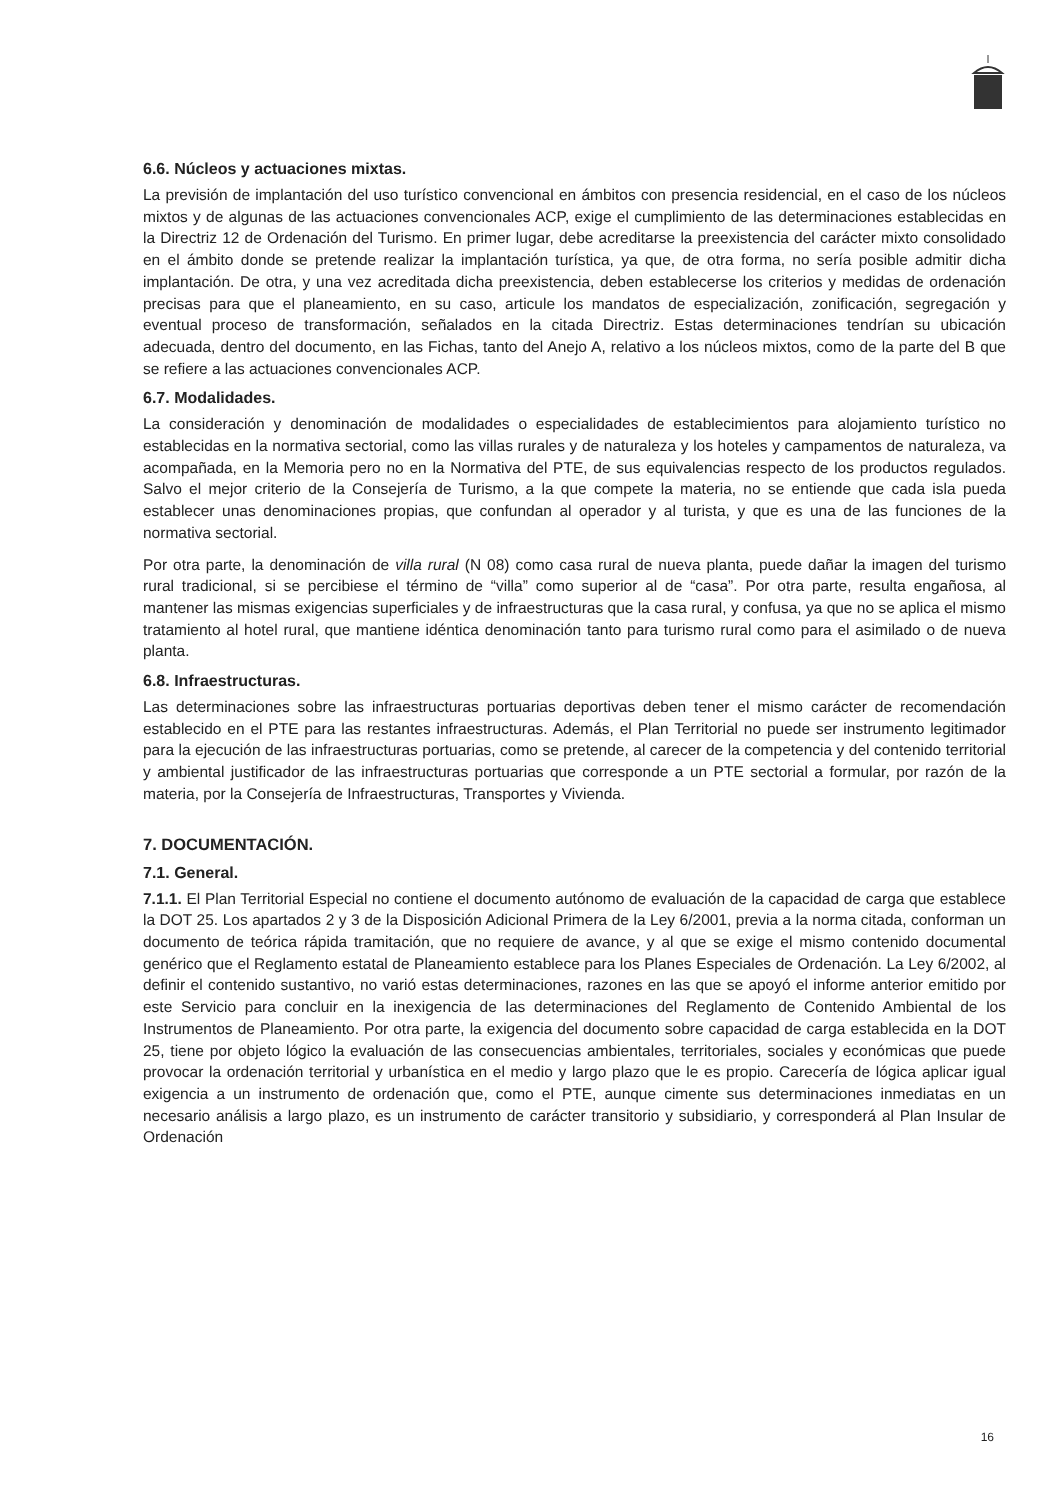6.6. Núcleos y actuaciones mixtas.
La previsión de implantación del uso turístico convencional en ámbitos con presencia residencial, en el caso de los núcleos mixtos y de algunas de las actuaciones convencionales ACP, exige el cumplimiento de las determinaciones establecidas en la Directriz 12 de Ordenación del Turismo. En primer lugar, debe acreditarse la preexistencia del carácter mixto consolidado en el ámbito donde se pretende realizar la implantación turística, ya que, de otra forma, no sería posible admitir dicha implantación. De otra, y una vez acreditada dicha preexistencia, deben establecerse los criterios y medidas de ordenación precisas para que el planeamiento, en su caso, articule los mandatos de especialización, zonificación, segregación y eventual proceso de transformación, señalados en la citada Directriz. Estas determinaciones tendrían su ubicación adecuada, dentro del documento, en las Fichas, tanto del Anejo A, relativo a los núcleos mixtos, como de la parte del B que se refiere a las actuaciones convencionales ACP.
6.7. Modalidades.
La consideración y denominación de modalidades o especialidades de establecimientos para alojamiento turístico no establecidas en la normativa sectorial, como las villas rurales y de naturaleza y los hoteles y campamentos de naturaleza, va acompañada, en la Memoria pero no en la Normativa del PTE, de sus equivalencias respecto de los productos regulados. Salvo el mejor criterio de la Consejería de Turismo, a la que compete la materia, no se entiende que cada isla pueda establecer unas denominaciones propias, que confundan al operador y al turista, y que es una de las funciones de la normativa sectorial.
Por otra parte, la denominación de villa rural (N 08) como casa rural de nueva planta, puede dañar la imagen del turismo rural tradicional, si se percibiese el término de “villa” como superior al de “casa”. Por otra parte, resulta engañosa, al mantener las mismas exigencias superficiales y de infraestructuras que la casa rural, y confusa, ya que no se aplica el mismo tratamiento al hotel rural, que mantiene idéntica denominación tanto para turismo rural como para el asimilado o de nueva planta.
6.8. Infraestructuras.
Las determinaciones sobre las infraestructuras portuarias deportivas deben tener el mismo carácter de recomendación establecido en el PTE para las restantes infraestructuras. Además, el Plan Territorial no puede ser instrumento legitimador para la ejecución de las infraestructuras portuarias, como se pretende, al carecer de la competencia y del contenido territorial y ambiental justificador de las infraestructuras portuarias que corresponde a un PTE sectorial a formular, por razón de la materia, por la Consejería de Infraestructuras, Transportes y Vivienda.
7. DOCUMENTACIÓN.
7.1. General.
7.1.1. El Plan Territorial Especial no contiene el documento autónomo de evaluación de la capacidad de carga que establece la DOT 25. Los apartados 2 y 3 de la Disposición Adicional Primera de la Ley 6/2001, previa a la norma citada, conforman un documento de teórica rápida tramitación, que no requiere de avance, y al que se exige el mismo contenido documental genérico que el Reglamento estatal de Planeamiento establece para los Planes Especiales de Ordenación. La Ley 6/2002, al definir el contenido sustantivo, no varió estas determinaciones, razones en las que se apoyó el informe anterior emitido por este Servicio para concluir en la inexigencia de las determinaciones del Reglamento de Contenido Ambiental de los Instrumentos de Planeamiento. Por otra parte, la exigencia del documento sobre capacidad de carga establecida en la DOT 25, tiene por objeto lógico la evaluación de las consecuencias ambientales, territoriales, sociales y económicas que puede provocar la ordenación territorial y urbanística en el medio y largo plazo que le es propio. Carecería de lógica aplicar igual exigencia a un instrumento de ordenación que, como el PTE, aunque cimente sus determinaciones inmediatas en un necesario análisis a largo plazo, es un instrumento de carácter transitorio y subsidiario, y corresponderá al Plan Insular de Ordenación
16